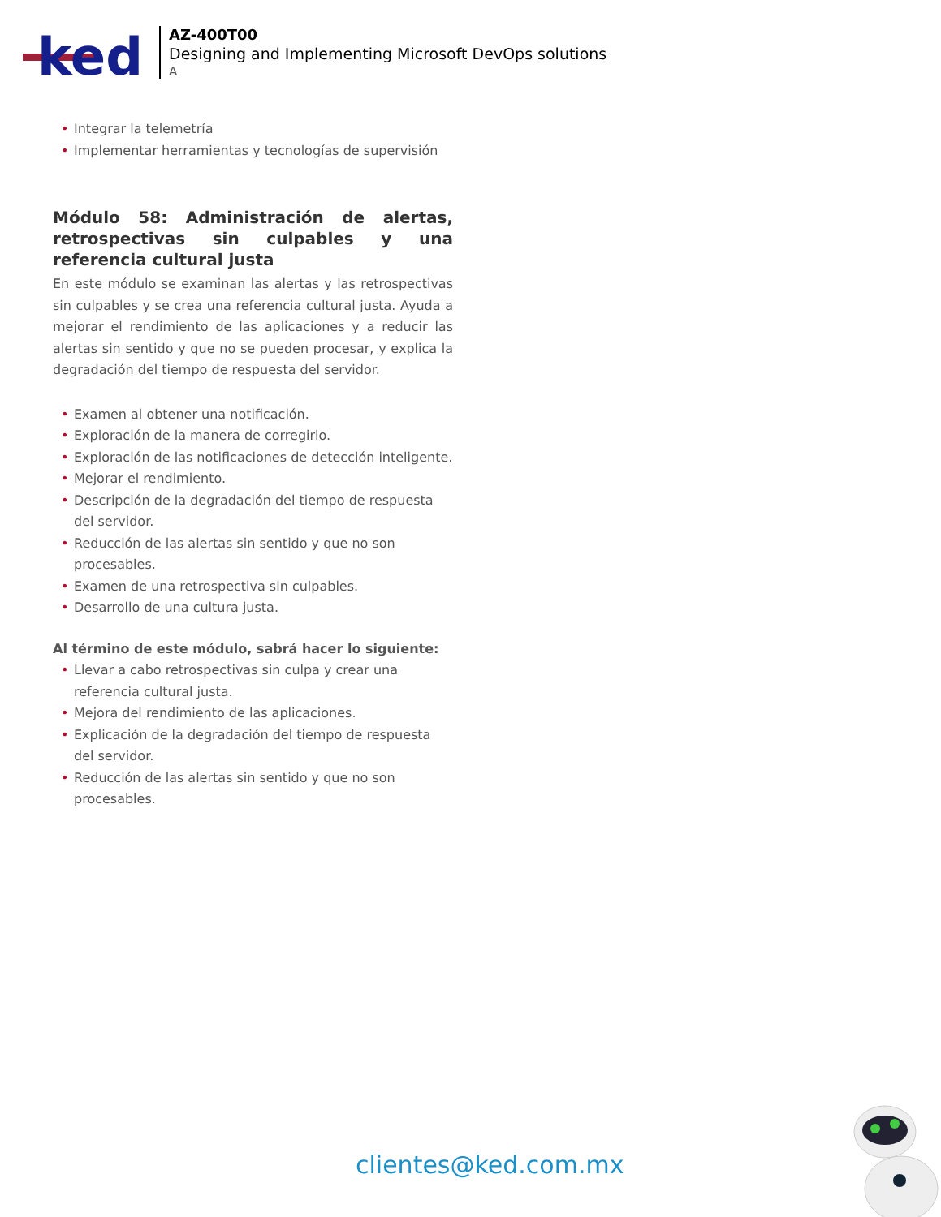ked
AZ-400T00
Designing and Implementing Microsoft DevOps solutions
A
• Integrar la telemetría
• Implementar herramientas y tecnologías de supervisión
Módulo 58: Administración de alertas, retrospectivas sin culpables y una referencia cultural justa
En este módulo se examinan las alertas y las retrospectivas sin culpables y se crea una referencia cultural justa. Ayuda a mejorar el rendimiento de las aplicaciones y a reducir las alertas sin sentido y que no se pueden procesar, y explica la degradación del tiempo de respuesta del servidor.
• Examen al obtener una notificación.
• Exploración de la manera de corregirlo.
• Exploración de las notificaciones de detección inteligente.
• Mejorar el rendimiento.
• Descripción de la degradación del tiempo de respuesta del servidor.
• Reducción de las alertas sin sentido y que no son procesables.
• Examen de una retrospectiva sin culpables.
• Desarrollo de una cultura justa.
Al término de este módulo, sabrá hacer lo siguiente:
• Llevar a cabo retrospectivas sin culpa y crear una referencia cultural justa.
• Mejora del rendimiento de las aplicaciones.
• Explicación de la degradación del tiempo de respuesta del servidor.
• Reducción de las alertas sin sentido y que no son procesables.
clientes@ked.com.mx